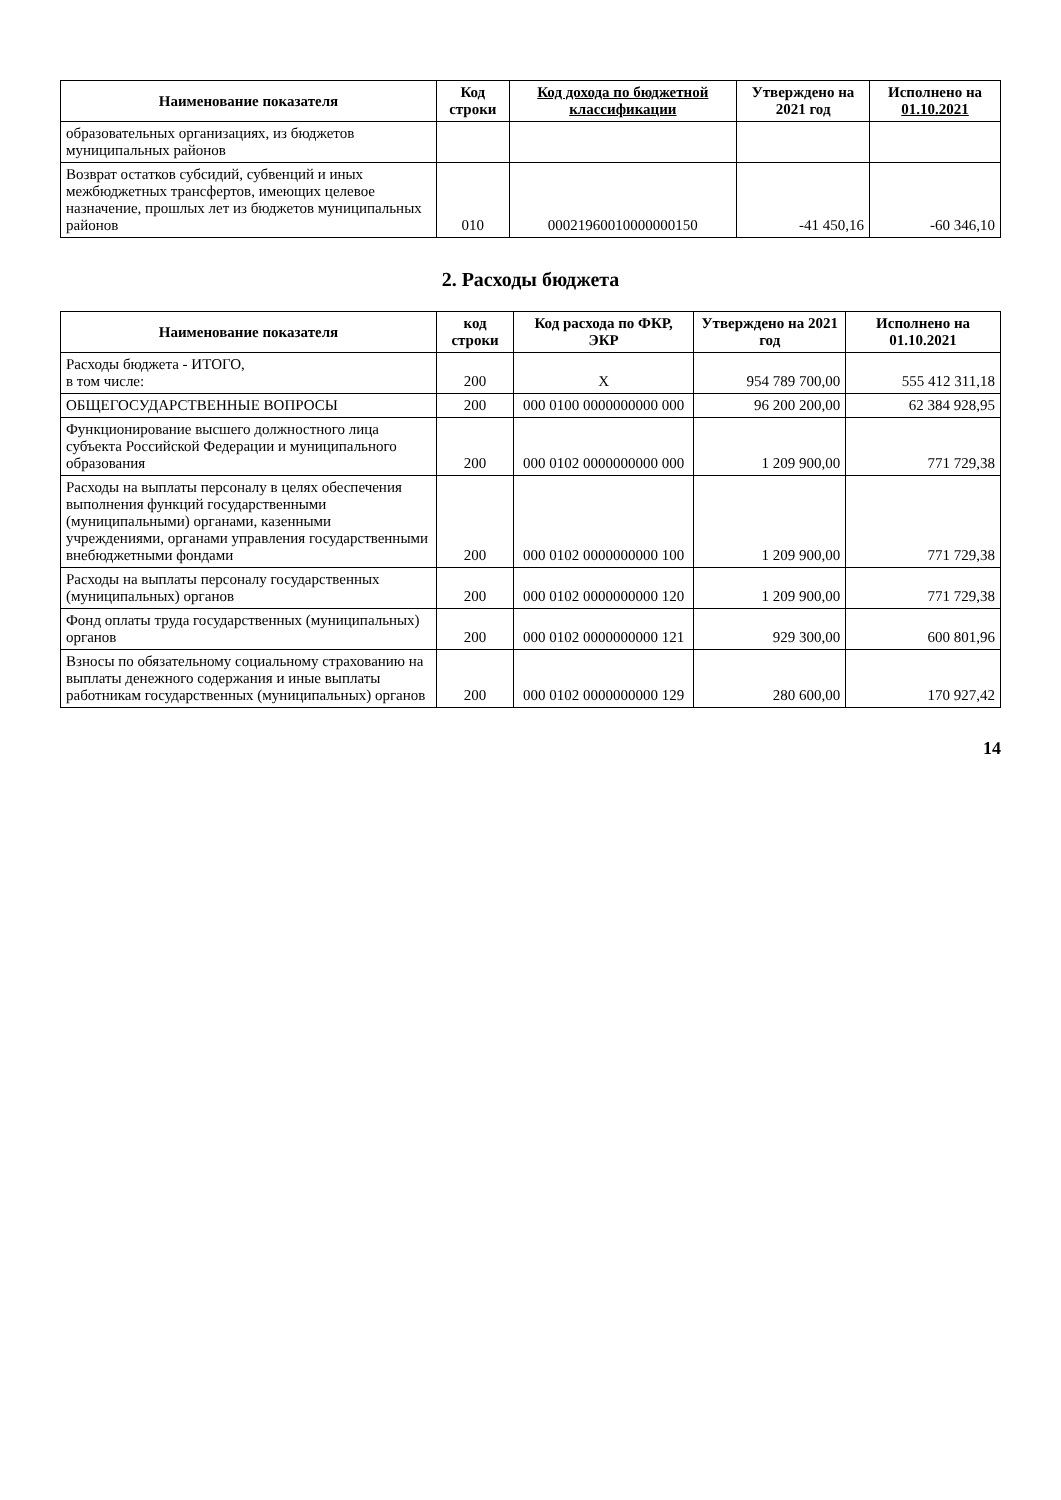| Наименование показателя | Код строки | Код дохода по бюджетной классификации | Утверждено на 2021 год | Исполнено на 01.10.2021 |
| --- | --- | --- | --- | --- |
| образовательных организациях, из бюджетов муниципальных районов | | | | |
| Возврат остатков субсидий, субвенций и иных межбюджетных трансфертов, имеющих целевое назначение, прошлых лет из бюджетов муниципальных районов | 010 | 00021960010000000150 | -41 450,16 | -60 346,10 |
2. Расходы бюджета
| Наименование показателя | код строки | Код расхода по ФКР, ЭКР | Утверждено на 2021 год | Исполнено на 01.10.2021 |
| --- | --- | --- | --- | --- |
| Расходы бюджета - ИТОГО, в том числе: | 200 | Х | 954 789 700,00 | 555 412 311,18 |
| ОБЩЕГОСУДАРСТВЕННЫЕ ВОПРОСЫ | 200 | 000 0100 0000000000 000 | 96 200 200,00 | 62 384 928,95 |
| Функционирование высшего должностного лица субъекта Российской Федерации и муниципального образования | 200 | 000 0102 0000000000 000 | 1 209 900,00 | 771 729,38 |
| Расходы на выплаты персоналу в целях обеспечения выполнения функций государственными (муниципальными) органами, казенными учреждениями, органами управления государственными внебюджетными фондами | 200 | 000 0102 0000000000 100 | 1 209 900,00 | 771 729,38 |
| Расходы на выплаты персоналу государственных (муниципальных) органов | 200 | 000 0102 0000000000 120 | 1 209 900,00 | 771 729,38 |
| Фонд оплаты труда государственных (муниципальных) органов | 200 | 000 0102 0000000000 121 | 929 300,00 | 600 801,96 |
| Взносы по обязательному социальному страхованию на выплаты денежного содержания и иные выплаты работникам государственных (муниципальных) органов | 200 | 000 0102 0000000000 129 | 280 600,00 | 170 927,42 |
14